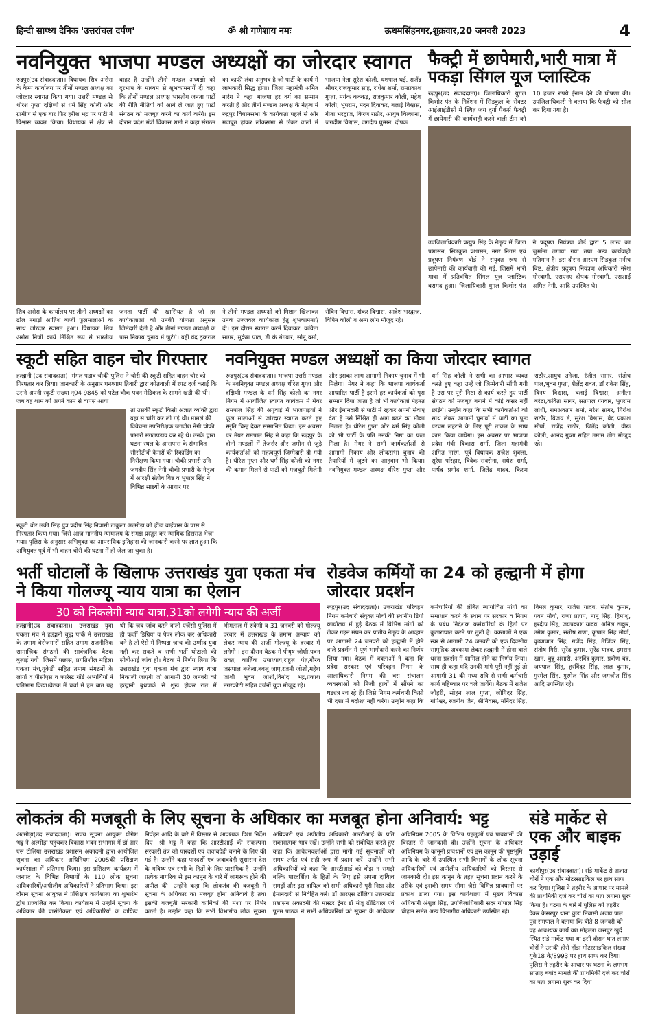हिन्दी साप्ध्य दैनिक 'उत्तरांचल दर्पण' ॐ श्री गणेशाय नमः ऊधमसिंहनगर,शुक्रवार,20 जनवरी 2023 4
नवनियुक्त भाजपा मण्डल अध्यक्षों का जोरदार स्वागत
रुद्रपुर(उद संवाददाता)। विधायक शिव अरोरा के कैम्प कार्यालय पर तीनों मण्डल अध्यक्ष का जोरदार स्वागत किया गया। उत्तरी मण्डल से धीरेश गुप्ता दक्षिणी से धर्म सिंह कोली ओर ग्रामीण से एक बार फिर हरीश भट्ट पर पार्टी ने विश्वास व्यक्त किया। विधायक से क्षेत्र से बाहर है उन्होंने तीनो मण्डल अध्यक्षो को दूरभाष के माध्यम से शुभकामनायें दी कहा कि तीनों मण्डल अध्यक्ष भारतीय जनता पार्टी की रीति नीतियों को आगे ले जाते हुए पार्टी संगठन को मजबूत करने का कार्य करेंगे। इस दौरान प्रदेश मंत्री विकास शर्मा ने कहा संगठन का काफी लंबा अनुभव है जो पार्टी के कार्य मे लाभकारी सिद्ध होगा। जिला महामंत्री अमित नारंग ने कहा भाजपा हर वर्ग का सम्मान करती है और तीनों मण्डल अध्यक्ष के नेतृत्व में रुद्रपुर विधानसभा के कार्यकर्ता पहले से ओर मजबूत होकर लोकसभा से लेकर वालो में भाजपा नेता सुरेश कोली, यशपाल घई, राजेंद्र श्रीधर,राजकुमार साह, राधेश शर्मा, रामप्रकाश गुप्ता, मयंक कक्कड़, राजकुमार कोली, महेश कोली, भूपराम, मदन दिवाकर, बलाई विश्वास, गीता भरद्वाज, किरण राठौर, आयुष चिल्लाना, जगदीश विश्वास, जगदीप घुम्मन, दीपक
शिव अरोरा के कार्यालय पर तीनों अध्यक्षों का ढोल नगाड़ों आतिश बाजी फूलमालाओं के साथ जोरदार स्वागत हुआ। विधायक शिव अरोरा निजी कार्य निश्चित रूप से भारतीय जनता पार्टी की खासियत है जो हर कार्यकताओ को उनकी योग्यता अनुसार जिमेदारी देती है और तीनों मण्डल अध्यक्षो के पास निकाय चुनाव में जुटेगे। वही वेद ठुकराल ने तीनो मण्डल अध्यक्षो को मिष्ठान खिलाकर उनके उज्जवल कार्यकाल हेतु शुभकामनाएं दी। इस दौरान स्वागत करने दिवाकर, कविता सागर, मुकेश पाल, डी के गंगवार, सोनू वर्मा, रोबिन विश्वास, शंकर विश्वास, आदेश भरद्वाज, विपिन कोली व अन्य लोग मौजूद रहे।
फैक्ट्री में छापेमारी,भारी मात्रा में पकड़ा सिंगल यूज प्लास्टिक
रुद्रपुर(उद संवाददाता)। जिलाधिकारी युगल किशोर पंत के निर्देशन में सिडकुल के सेक्टर आईआईडीसी में स्थित जय दुर्गा पैकर्स फैक्ट्री में छापेमारी की कार्यवाही करने वाली टीम को 10 हजार रुपये ईनाम देने की घोषणा की। उपजिलाधिकारी ने बताया कि फैक्ट्री को सील कर दिया गया है।
उपजिलाधिकारी प्रत्युष सिंह के नेतृत्व में जिला प्रशासन, सिडकुल प्रशासन, नगर निगम एवं प्रदूषण नियंत्रण बोर्ड ने संयुक्त रूप से छापेमारी की कार्यवाही की गई, जिसमें भारी मात्रा में प्रतिबंधित सिंगल यूज प्लास्टिक बरामद हुआ। जिलाधिकारी युगल किशोर पंत ने प्रदूषण नियंत्रण बोर्ड द्वारा 5 लाख का जुर्माना लगाया गया तथा अन्य कार्यवाही गतिमान हैं। इस दौरान आरएम सिडकुल मनीष बिष्ट, क्षेत्रीय प्रदूषण नियंत्रण अधिकारी नरेश गोस्वामी, एसएनए दीपक गोस्वामी, एसआई अमित नेगी, आदि उपस्थित थे।
स्कूटी सहित वाहन चोर गिरफ्तार
हल्द्वानी (उद संवाददाता)। मंगल पडाव चौकी पुलिस ने चोरी की स्कूटी सहित वाहन चोर को गिरफ्तार कर लिया। जानकारी के अनुसार घनश्याम तिवारी द्वारा कोतवाली में रपट दर्ज कराई कि उसने अपनी स्कूटी सख्या न्04 9845 को पटेल चौक पवन मेडिकल के सामने खडी की थी। जब वह शाम को अपने काम से वापस आया
तो उसकी स्कूटी किसी अज्ञात व्यक्ति द्वारा वहा से चोरी कर ली गई थी। मामले की विवेचना उपनिरीक्षक जगदीश नेगी चौकी प्रभारी मंगलपड़ाव कर रहे थे। उनके द्वारा घटना स्थल के आसपास के संभावित सीसीटीवी कैमरों की रिकॉर्डिंग का निरीक्षण किया गया। चौकी प्रभारी उनि जगदीप सिंह नेगी चौकी प्रभारी के नेतृत्व में आरक्षी संतोष बिष्ट व भूपाल सिंह ने विभिन्न साक्ष्यों के आधार पर
स्कूटी चोर लकी सिंह पुत्र प्रदीप सिंह निवासी टाकुला अल्मोड़ा को हौंडा बाईपास के पास से गिरफ्तार किया गया। जिसे आज माननीय न्यायालय के समक्ष प्रस्तुत कर न्यायिक हिरासत भेजा गया। पुलिस के अनुसार अभियुक्त का आपराधिक इतिहास की जानकारी करने पर ज्ञात हुआ कि अभियुक्त पूर्व में भी वाहन चोरी की घटना में ही जेल जा चुका है।
नवनियुक्त मण्डल अध्यक्षों का किया जोरदार स्वागत
रूद्रपुर(उद संवाददाता)। भाजपा उत्तरी मण्डल के नवनियुक्त मण्डल अध्यक्ष धीरेश गुप्ता और दक्षिणी मण्डल के धर्म सिंह कोली का नगर निगम में आयोजित स्वागत कार्यक्रम में मेयर रामपाल सिंह की अगुवाई में भाजपाईयों ने फूल मालाओं से जोरदार स्वागत करते हुए स्मृति चिन्ह देकर सम्मानित किया। इस अवसर पर मेयर रामपाल सिंह ने कहा कि रूद्रपुर के दोनों मण्डलों में तेजर्रार और जमीन से जुड़े कार्यकर्ताओं को महत्वपूर्ण जिम्मेदारी दी गयी है। धीरेश गुप्ता और धर्म सिंह कोली को नगर की कमान मिलने से पार्टी को मजबूती मिलेगी और इसका लाभ आगामी निकाय चुनाव में भी मिलेगा। मेयर ने कहा कि भाजपा कार्यकर्ता आधारित पार्टी है इसमें हर कार्यकर्ता को पूरा सम्मान दिया जाता है जो भी कार्यकर्ता मेहनत और ईमानदारी से पार्टी में रहकर अपनी सेवाएं देता है उसे निश्चित ही आगे बढ़ने का मौका मिलता है। धीरेश गुप्ता और धर्म सिंह कोली को भी पार्टी के प्रति उनकी निष्ठा का फल मिला है। मेयर ने सभी कार्यकर्ताओं से आगामी निकाय और लोकसभा चुनाव की तैयारियों में जुटने का आहवान भी किया। नवनियुक्त मण्डल अध्यक्ष धीरेश गुप्ता और धर्म सिंह कोली ने सभी का आभार व्यक्त करते हुए कहा उन्हें जो जिम्मेवारी सौंपी गयी है उस पर पूरी निष्ठा से कार्य करते हुए पार्टी संगठन को मजबूत बनाने में कोई कसर नहीं छोड़ेंगे। उन्होंने कहा कि सभी कार्यकर्ताओं को साथ लेकर आगामी चुनावों में पार्टी का पुनः परचम लहराने के लिए पूरी ताकत के साथ काम किया जायेगा। इस अवसर पर भाजपा प्रदेश मंत्री विकास शर्मा, जिला महामंत्री अमित नारंग, पूर्व विधायक राजेश शुक्ला, सुरेश परिहार, विवेक सक्सेना, राधेश शर्मा, पार्षद प्रमोद शर्मा, जितेंद्र यादव, किरण राठौर,आयुष तनेजा, रंजीत सागर, संतोष पाल,भुवन गुप्ता, शैलेंद्र रावत, डॉ राकेश सिंह, विनय विश्वास, बलाई विश्वास, अनीता बरेठा,कविता सागर, सतपाल गंगवार, भूपराम लोधी, रामअवतार शर्मा, नरेश सागर, गिरीश राठौर, विजय डे, सुरेश विश्वास, वेद प्रकाश मौर्या, राजेंद्र राठौर, जितेंद्र कोली, वीरू कोली, आनंद गुप्ता सहित तमाम लोग मौजूद रहे।
भर्ती घोटालों के खिलाफ उत्तराखंड युवा एकता मंच ने किया गोलज्यू न्याय यात्रा का ऐलान
30 को निकलेगी न्याय यात्रा,31को लगेगी न्याय की अर्जी
हल्द्वानी(उद संवाददाता)। उत्तराखंड युवा एकता मंच ने हल्द्वानी बुद्ध पार्क में उत्तराखंड के तमाम बेरोजगारों सहित तमाम राजनीतिक सामाजिक संगठनों की सार्वजनिक बैठक बुलाई गयी। जिसमें पछास, प्रगतिशील महिला एकता मंच,यूकेडी सहित तमाम संगठनों के लोगों व पीसीएस व फारेस्ट गॉर्ड अभ्यर्थियों ने प्रतिभाग किया।बैठक में चर्चा में हम बात यह थी कि जब जाँच करने वाली एजेंसी पुलिस में ही फर्जी डिग्रियां व पेपर लीक कर अधिकारी बने है तो ऐसे में निष्पक्ष जांच की उम्मीद युवा नही कर सकते व सभी भर्ती घोटालो की सीबीआई जांच हो। बैठक में निर्णय लिया कि उत्तराखंड युवा एकता मंच द्वारा न्याय यात्रा निकाली जाएगी जो आगामी 30 जनवरी को हल्द्वानी बुधपार्क से शुरू होकर रात में भीमताल में रुकेगी व 31 जनवरी को गोल्ज्यू दरबार में उत्तराखंड के तमाम अन्याय को लेकर न्याय की अर्जी गोल्ज्यू के दरबार में लगेगी । इस दौरान बैठक में पीयूष जोशी,पवन रावत, कार्तिक उपाध्याय,राहुल पंत,गौरव जसपाल बजेला,बबलू जाए,रजनी जोशी,महेश जोशी भुवन जोशी,विनोद भट्ट,प्रकाश नगरकोटी सहित दर्जनों युवा मौजूद रहे।
रोडवेज कर्मियों का 24 को हल्द्वानी में होगा जोरदार प्रदर्शन
रूद्रपुर(उद संवाददाता)। उत्तराखंड परिवहन निगम कर्मचारी संयुक्त मोर्चा की स्थानीय डिपो कार्यालय में हुई बैठक में विभिन्न मांगों को लेकर गहन मंथन कर प्रांतीय नेतृत्व के आव्हान पर आगामी 24 जनवरी को हल्द्वानी में होने वाले प्रदर्शन में पूर्ण भागीदारी करने का निर्णय लिया गया। बैठक में वक्ताओं ने कहा कि प्रदेश सरकार एवं परिवहन निगम के आलाधिकारी निगम की बस संचालन व्यवस्थाओं को निजी हाथों में सौंपने का षड्यंत्र रच रहे हैं। जिसे निगम कर्मचारी किसी भी दशा में बर्दाश्त नहीं करेंगे। उन्होंने कहा कि कर्मचारियों की लंबित न्यायोचित मांगो का समाधान करने के स्थान पर सरकार व निगम के प्रबंध निदेशक कर्मचारियों के हितों पर कुठाराघात करने पर तुली हैं। वक्ताओं ने एक स्वर से आगामी 24 जनवरी को एक दिवसीय सामूहिक अवकाश लेकर हल्द्वानी में होना वाले धरना प्रदर्शन में शामिल होने का निर्णय लिया। साथ ही कहा यदि उनकी मांगे पूरी नहीं हुई तो आगामी 31 की मध्य रात्रि से सभी कर्मचारी कार्य बहिष्कार पर चले जायेंगे। बैठक में राजेश जौहरी, सोहन लाल गुप्ता, जोगिंदर सिंह, गोपेश्वर, रजनीश जैन, श्रीनिवास, मनिंदर सिंह, विमल कुमार, राजेश यादव, संतोष कुमार, पवन मौर्या, राणा प्रताप, नानू सिंह, हिमांशु, हरदीप सिंह, जयप्रकाश यादव, अनिल ठाकुर, उमेश कुमार, संतोष राणा, कृपाल सिंह मौर्या, कृष्णपाल सिंह, गजेंद्र सिंह, तेजिंदर सिंह, संतोष गिरी, सुरेंद्र कुमार, सुरेंद्र यादव, इमरान खान, चुन्नू अंसारी, अरविंद कुमार, प्रवीण चंद, जयपाल सिंह, हरविंदर सिंह, लाल कुमार, गुरमेल सिंह, गुरमेल सिंह और जगजीत सिंह आदि उपस्थित रहे।
लोकतंत्र की मजबूती के लिए सूचना के अधिकार का मजबूत होना अनिवार्य: भट्ट
अल्मोड़ा(उद संवाददाता)। राज्य सूचना आयुक्त योगेश भट्ट ने अल्मोड़ा पहुंचकर विकास भवन सभागार में डॉ आर एस टोलिया उत्तराखंड प्रशासन अकादमी द्वारा आयोजित सूचना का अधिकार अधिनियम 2005की प्रशिक्षण कार्यशाला में प्रतिभाग किया। इस प्रशिक्षण कार्यक्रम में जनपद के विभिन्न विभागों के 110 लोक सूचना अधिकारियों/अपीलीय अधिकारियों ने प्रतिभाग किया। इस दौरान सूचना आयुक्त ने प्रशिक्षण कार्यशाला का शुभारंभ द्वीप प्रज्वलित कर किया। कार्यक्रम में उन्होंने सूचना के अधिकार की प्रासंगिकता एवं अधिकारियों के दायित्व निर्वहन आदि के बारे में विस्तार से आवश्यक दिशा निर्देश दिए। श्री भट्ट ने कहा कि आरटीआई की संकल्पना सरकारी तंत्र को पारदर्शी एवं जवाबदेही बनाने के लिए की गई है। उन्होंने कहा पारदर्शी एवं जवाबदेही सुशासन देश के भविष्य एवं सभी के हितों के लिए प्रासंगिक है। उन्होंने प्रत्येक नागरिक से इस कानून के बारे में जागरूक होने की अपील की। उन्होंने कहा कि लोकतंत्र की बजबूती में सूचना के अधिकार का मजबूत होना अनिवार्य है तथा इसकी बजबूती सरकारी कार्मिकों की मंशा पर निर्भर करती है। उन्होंने कहा कि सभी विभागीय लोक सूचना अधिकारी एवं अपीलीय अधिकारी आरटीआई के प्रति सकारात्मक भाव रखें। उन्होंने सभी को संबोधित करते हुए कहा कि आवेदनकर्ताओं द्वारा मांगी गई सूचनाओं को समय तर्गत एवं सही रूप में प्रदान करें। उन्होंने सभी अधिकारियों को कहा कि आरटीआई को बोझ न समझे बल्कि पारदर्शिता के हितों के लिए इसे अपना दायित्व समझें और इस दायित्व को सभी अधिकारी पूरी निष्ठा और ईमानदारी से निर्वहित करें। डॉ आरएस टोलिया उत्तराखंड प्रशासन अकादमी की मास्टर ट्रेनर डॉ मंजू ढौंढियाल एवं पूनम पाठक ने सभी अधिकारियों को सूचना के अधिकार अधिनियम 2005 के विभिन्न पहलुओं एवं प्रावधानों की विस्तार से जानकारी दी। उन्होंने सूचना के अधिकार अधिनियम के कानूनी प्रावधानों एवं इस कानून की पृष्ठभूमि आदि के बारे में उपस्थित सभी विभागों के लोक सूचना अधिकारियों एवं अपीलीय अधिकारियों को विस्तार से जानकारी दी। इस कानून के तहत सूचना प्रदान करने के तरीके एवं इसकी समय सीमा जैसे विभिन्न प्रावधानों पर प्रकाश डाला गया। इस कार्यशाला में मुख्य विकास अधिकारी अंशुल सिंह, उपजिलाधिकारी सदर गोपाल सिंह चौहान समेत अन्य विभागीय अधिकारी उपस्थित रहे।
संडे मार्केट से एक और बाइक उड़ाई
काशीपुर(उद संवाददाता)। संडे मार्केट से अज्ञात चोरों ने एक और मोटरसाइकिल पर हाथ साफ कर दिया। पुलिस ने तहरीर के आधार पर मामले की प्राथमिकी दर्ज कर चोरों का पता लगाना शुरू किया है। घटना के बारे में पुलिस को तहरीर देकर केसरपुर थाना कुंडा निवासी अजय पाल पुत्र रामपाल ने बताया कि बीते 8 जनवरी को वह आवश्यक कार्य वश मोहल्ला जसपुर खुर्द स्थित संडे मार्केट गया था इसी दौरान घात लगाए चोरों ने उसकी हीरो होंडा मोटरसाइकिल संख्या यूके18 के/8993 पर हाथ साफ कर दिया। पुलिस ने तहरीर के आधार पर घटना के लगभग सप्ताह बर्बाद मामले की प्राथमिकी दर्ज कर चोरों का पता लगाना शुरू कर दिया।